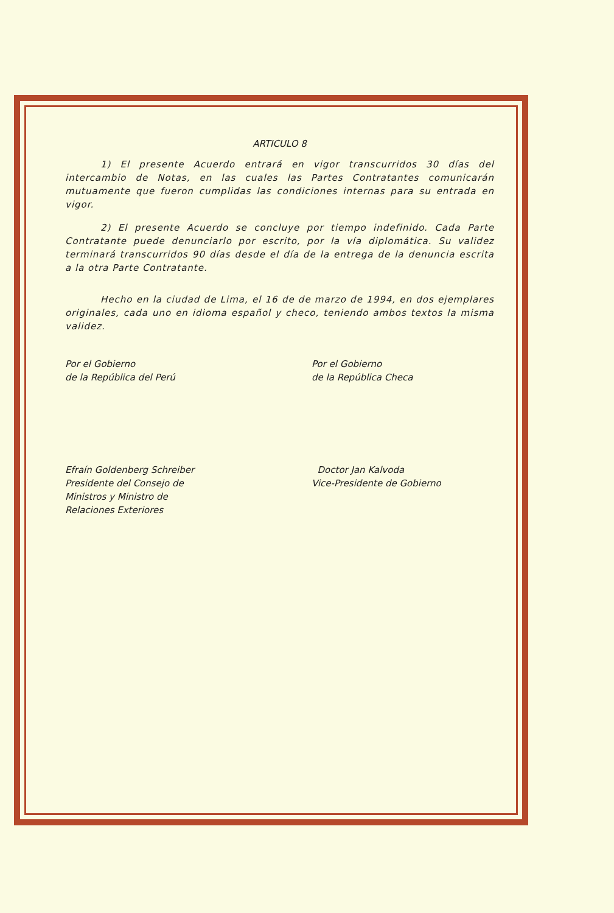ARTICULO 8
1) El presente Acuerdo entrará en vigor transcurridos 30 días del intercambio de Notas, en las cuales las Partes Contratantes comunicarán mutuamente que fueron cumplidas las condiciones internas para su entrada en vigor.
2) El presente Acuerdo se concluye por tiempo indefinido. Cada Parte Contratante puede denunciarlo por escrito, por la vía diplomática. Su validez terminará transcurridos 90 días desde el día de la entrega de la denuncia escrita a la otra Parte Contratante.
Hecho en la ciudad de Lima, el 16 de de marzo de 1994, en dos ejemplares originales, cada uno en idioma español y checo, teniendo ambos textos la misma validez.
Por el Gobierno
de la República del Perú
Efraín Goldenberg Schreiber
Presidente del Consejo de
Ministros y Ministro de
Relaciones Exteriores
Por el Gobierno
de la República Checa
Doctor Jan Kalvoda
Vice-Presidente de Gobierno